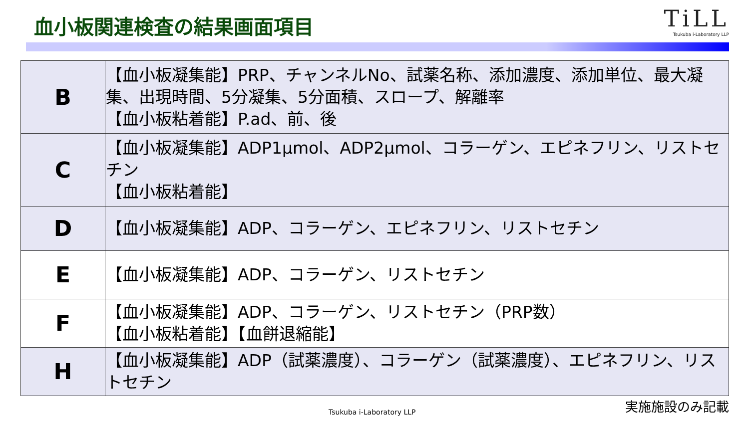血小板関連検査の結果画面項目
TiLL
Tsukuba i-Laboratory LLP
| B | 【血小板凝集能】PRP、チャンネルNo、試薬名称、添加濃度、添加単位、最大凝集、出現時間、5分凝集、5分面積、スロープ、解離率 【血小板粘着能】P.ad、前、後 |
| C | 【血小板凝集能】ADP1μmol、ADP2μmol、コラーゲン、エピネフリン、リストセチン 【血小板粘着能】 |
| D | 【血小板凝集能】ADP、コラーゲン、エピネフリン、リストセチン |
| E | 【血小板凝集能】ADP、コラーゲン、リストセチン |
| F | 【血小板凝集能】ADP、コラーゲン、リストセチン（PRP数） 【血小板粘着能】【血餅退縮能】 |
| H | 【血小板凝集能】ADP（試薬濃度）、コラーゲン（試薬濃度）、エピネフリン、リストセチン |
実施施設のみ記載
Tsukuba i-Laboratory LLP